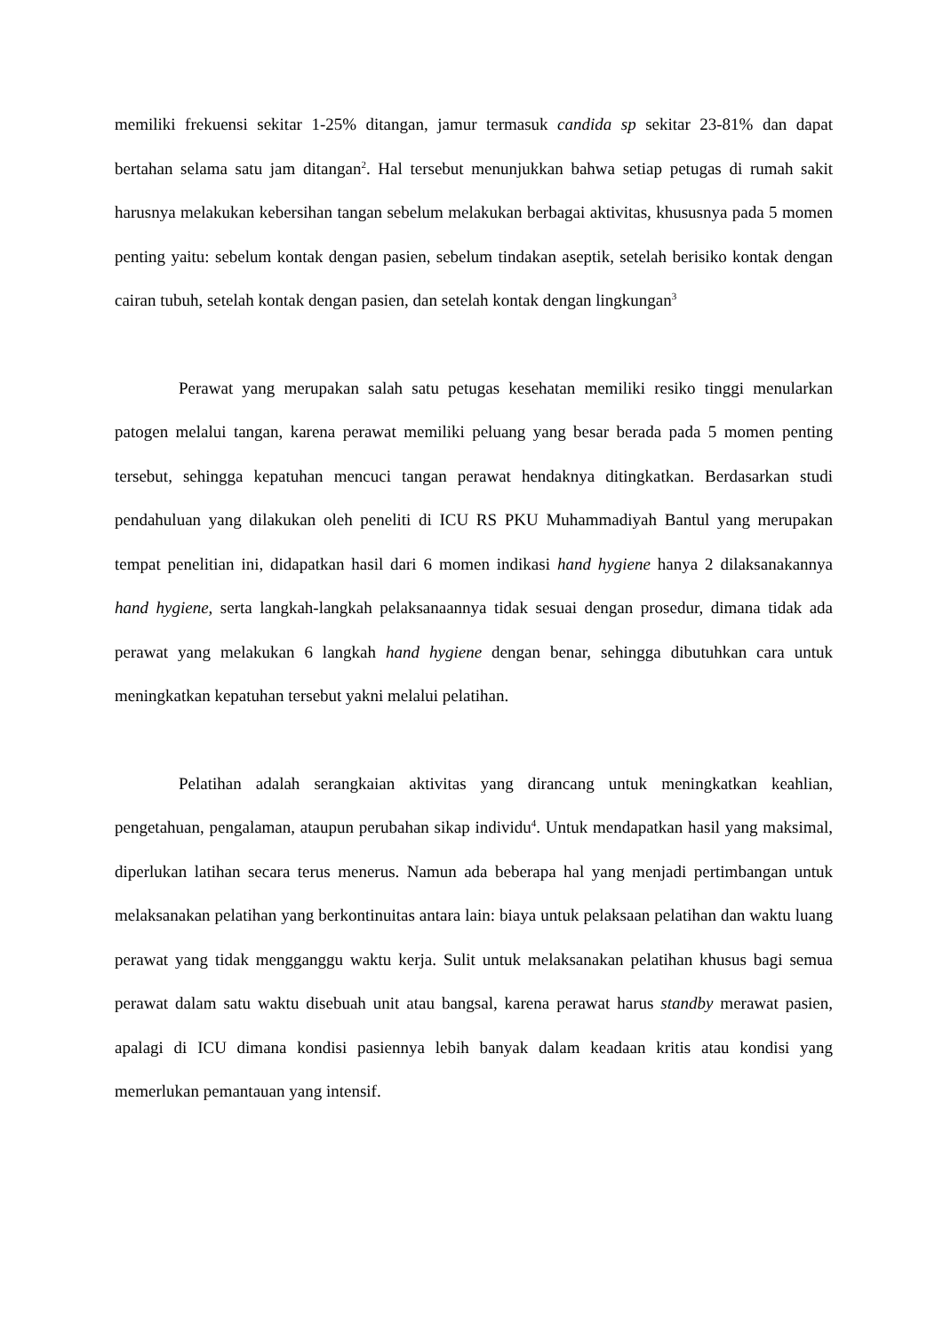memiliki frekuensi sekitar 1-25% ditangan, jamur termasuk candida sp sekitar 23-81% dan dapat bertahan selama satu jam ditangan<sup>2</sup>. Hal tersebut menunjukkan bahwa setiap petugas di rumah sakit harusnya melakukan kebersihan tangan sebelum melakukan berbagai aktivitas, khususnya pada 5 momen penting yaitu: sebelum kontak dengan pasien, sebelum tindakan aseptik, setelah berisiko kontak dengan cairan tubuh, setelah kontak dengan pasien, dan setelah kontak dengan lingkungan<sup>3</sup>
Perawat yang merupakan salah satu petugas kesehatan memiliki resiko tinggi menularkan patogen melalui tangan, karena perawat memiliki peluang yang besar berada pada 5 momen penting tersebut, sehingga kepatuhan mencuci tangan perawat hendaknya ditingkatkan. Berdasarkan studi pendahuluan yang dilakukan oleh peneliti di ICU RS PKU Muhammadiyah Bantul yang merupakan tempat penelitian ini, didapatkan hasil dari 6 momen indikasi hand hygiene hanya 2 dilaksanakannya hand hygiene, serta langkah-langkah pelaksanaannya tidak sesuai dengan prosedur, dimana tidak ada perawat yang melakukan 6 langkah hand hygiene dengan benar, sehingga dibutuhkan cara untuk meningkatkan kepatuhan tersebut yakni melalui pelatihan.
Pelatihan adalah serangkaian aktivitas yang dirancang untuk meningkatkan keahlian, pengetahuan, pengalaman, ataupun perubahan sikap individu<sup>4</sup>. Untuk mendapatkan hasil yang maksimal, diperlukan latihan secara terus menerus. Namun ada beberapa hal yang menjadi pertimbangan untuk melaksanakan pelatihan yang berkontinuitas antara lain: biaya untuk pelaksaan pelatihan dan waktu luang perawat yang tidak mengganggu waktu kerja. Sulit untuk melaksanakan pelatihan khusus bagi semua perawat dalam satu waktu disebuah unit atau bangsal, karena perawat harus standby merawat pasien, apalagi di ICU dimana kondisi pasiennya lebih banyak dalam keadaan kritis atau kondisi yang memerlukan pemantauan yang intensif.